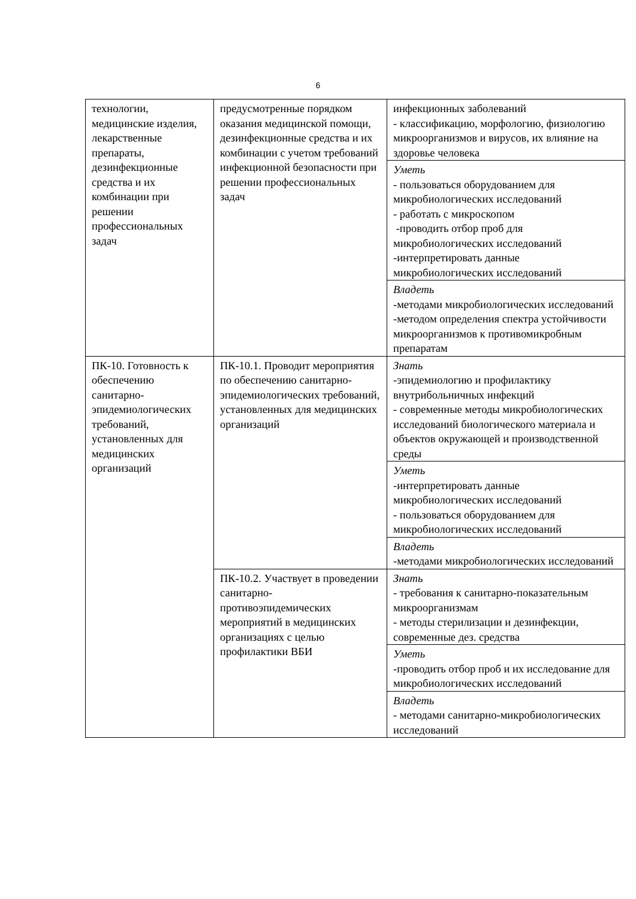6
| технологии, медицинские изделия, лекарственные препараты, дезинфекционные средства и их комбинации при решении профессиональных задач | предусмотренные порядком оказания медицинской помощи, дезинфекционные средства и их комбинации с учетом требований инфекционной безопасности при решении профессиональных задач | инфекционных заболеваний - классификацию, морфологию, физиологию микроорганизмов и вирусов, их влияние на здоровье человека |
| | | Уметь - пользоваться оборудованием для микробиологических исследований - работать с микроскопом -проводить отбор проб для микробиологических исследований -интерпретировать данные микробиологических исследований |
| | | Владеть -методами микробиологических исследований -методом определения спектра устойчивости микроорганизмов к противомикробным препаратам |
| ПК-10. Готовность к обеспечению санитарно-эпидемиологических требований, установленных для медицинских организаций | ПК-10.1. Проводит мероприятия по обеспечению санитарно-эпидемиологических требований, установленных для медицинских организаций | Знать -эпидемиологию и профилактику внутрибольничных инфекций - современные методы микробиологических исследований биологического материала и объектов окружающей и производственной среды |
| | | Уметь -интерпретировать данные микробиологических исследований - пользоваться оборудованием для микробиологических исследований |
| | | Владеть -методами микробиологических исследований |
| | ПК-10.2. Участвует в проведении санитарно-противоэпидемических мероприятий в медицинских организациях с целью профилактики ВБИ | Знать - требования к санитарно-показательным микроорганизмам - методы стерилизации и дезинфекции, современные дез. средства |
| | | Уметь -проводить отбор проб и их исследование для микробиологических исследований |
| | | Владеть - методами санитарно-микробиологических исследований |